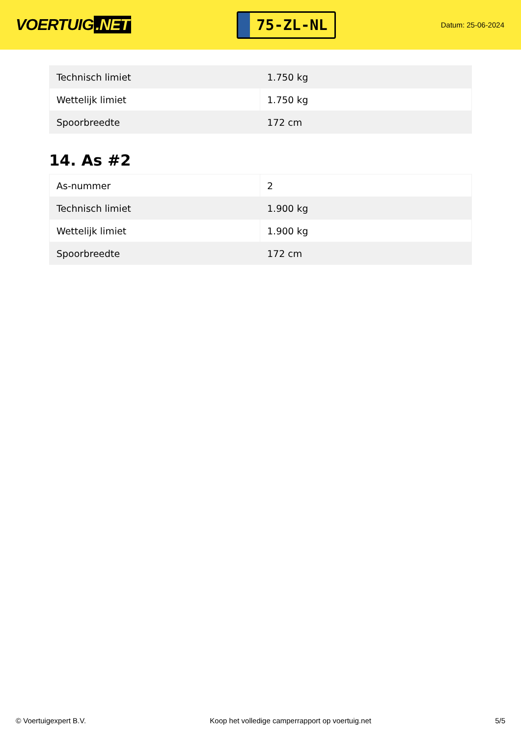VOERTUIG.NET
75-ZL-NL
Datum: 25-06-2024
| Technisch limiet | 1.750 kg |
| Wettelijk limiet | 1.750 kg |
| Spoorbreedte | 172 cm |
14. As #2
| As-nummer | 2 |
| Technisch limiet | 1.900 kg |
| Wettelijk limiet | 1.900 kg |
| Spoorbreedte | 172 cm |
© Voertuigexpert B.V. Koop het volledige camperrapport op voertuig.net 5/5